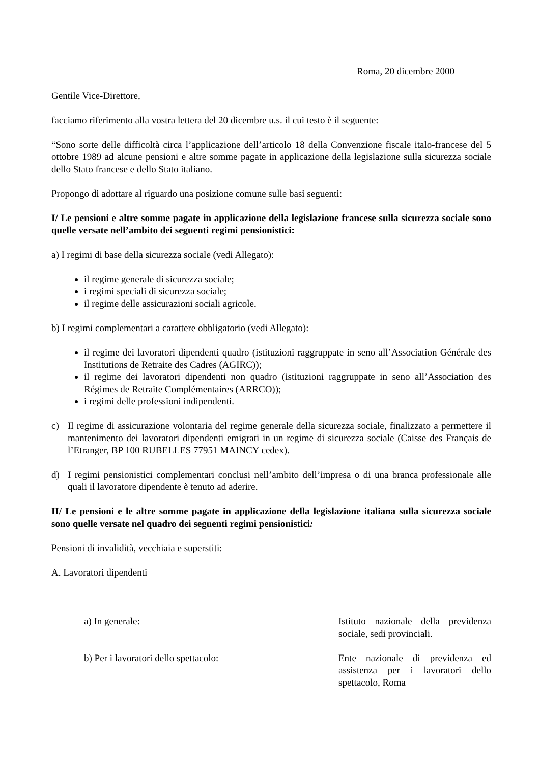Roma, 20 dicembre 2000
Gentile Vice-Direttore,
facciamo riferimento alla vostra lettera del 20 dicembre u.s. il cui testo è il seguente:
“Sono sorte delle difficoltà circa l’applicazione dell’articolo 18 della Convenzione fiscale italo-francese del 5 ottobre 1989 ad alcune pensioni e altre somme pagate in applicazione della legislazione sulla sicurezza sociale dello Stato francese e dello Stato italiano.
Propongo di adottare al riguardo una posizione comune sulle basi seguenti:
I/ Le pensioni e altre somme pagate in applicazione della legislazione francese sulla sicurezza sociale sono quelle versate nell’ambito dei seguenti regimi pensionistici:
a) I regimi di base della sicurezza sociale (vedi Allegato):
il regime generale di sicurezza sociale;
i regimi speciali di sicurezza sociale;
il regime delle assicurazioni sociali agricole.
b) I regimi complementari a carattere obbligatorio (vedi Allegato):
il regime dei lavoratori dipendenti quadro (istituzioni raggruppate in seno all’Association Générale des Institutions de Retraite des Cadres (AGIRC));
il regime dei lavoratori dipendenti non quadro (istituzioni raggruppate in seno all’Association des Régimes de Retraite Complémentaires (ARRCO));
i regimi delle professioni indipendenti.
c) Il regime di assicurazione volontaria del regime generale della sicurezza sociale, finalizzato a permettere il mantenimento dei lavoratori dipendenti emigrati in un regime di sicurezza sociale (Caisse des Français de l’Etranger, BP 100 RUBELLES 77951 MAINCY cedex).
d) I regimi pensionistici complementari conclusi nell’ambito dell’impresa o di una branca professionale alle quali il lavoratore dipendente è tenuto ad aderire.
II/ Le pensioni e le altre somme pagate in applicazione della legislazione italiana sulla sicurezza sociale sono quelle versate nel quadro dei seguenti regimi pensionistici:
Pensioni di invalidità, vecchiaia e superstiti:
A. Lavoratori dipendenti
a) In generale: Istituto nazionale della previdenza sociale, sedi provinciali.
b) Per i lavoratori dello spettacolo: Ente nazionale di previdenza ed assistenza per i lavoratori dello spettacolo, Roma